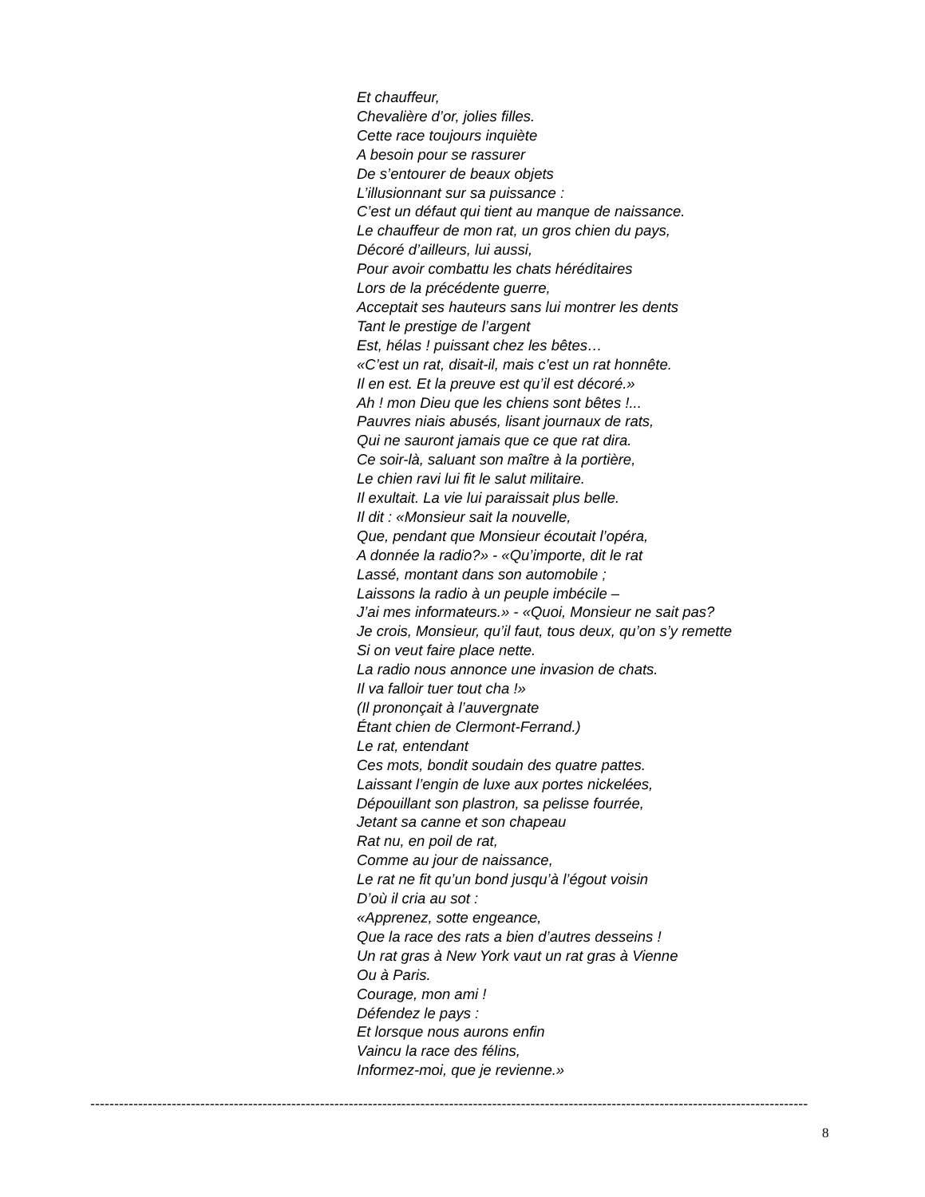Et chauffeur,
Chevalière d’or, jolies filles.
Cette race toujours inquiète
A besoin pour se rassurer
De s’entourer de beaux objets
L’illusionnant sur sa puissance :
C’est un défaut qui tient au manque de naissance.
Le chauffeur de mon rat, un gros chien du pays,
Décoré d’ailleurs, lui aussi,
Pour avoir combattu les chats héréditaires
Lors de la précédente guerre,
Acceptait ses hauteurs sans lui montrer les dents
Tant le prestige de l’argent
Est, hélas ! puissant chez les bêtes…
«C’est un rat, disait-il, mais c’est un rat honnête.
Il en est. Et la preuve est qu’il est décoré.»
Ah ! mon Dieu que les chiens sont bêtes !...
Pauvres niais abusés, lisant journaux de rats,
Qui ne sauront jamais que ce que rat dira.
Ce soir-là, saluant son maître à la portière,
Le chien ravi lui fit le salut militaire.
Il exultait. La vie lui paraissait plus belle.
Il dit : «Monsieur sait la nouvelle,
Que, pendant que Monsieur écoutait l’opéra,
A donnée la radio?» - «Qu’importe, dit le rat
Lassé, montant dans son automobile ;
Laissons la radio à un peuple imbécile –
J’ai mes informateurs.» - «Quoi, Monsieur ne sait pas?
Je crois, Monsieur, qu’il faut, tous deux, qu’on s’y remette
Si on veut faire place nette.
La radio nous annonce une invasion de chats.
Il va falloir tuer tout cha !»
(Il prononçait à l’auvergnate
Étant chien de Clermont-Ferrand.)
Le rat, entendant
Ces mots, bondit soudain des quatre pattes.
Laissant l’engin de luxe aux portes nickelées,
Dépouillant son plastron, sa pelisse fourrée,
Jetant sa canne et son chapeau
Rat nu, en poil de rat,
Comme au jour de naissance,
Le rat ne fit qu’un bond jusqu’à l’égout voisin
D’où il cria au sot :
«Apprenez, sotte engeance,
Que la race des rats a bien d’autres desseins !
Un rat gras à New York vaut un rat gras à Vienne
Ou à Paris.
Courage, mon ami !
Défendez le pays :
Et lorsque nous aurons enfin
Vaincu la race des félins,
Informez-moi, que je revienne.»
------------------------------------------------------------------------------------------------------------------------------------------------------
8